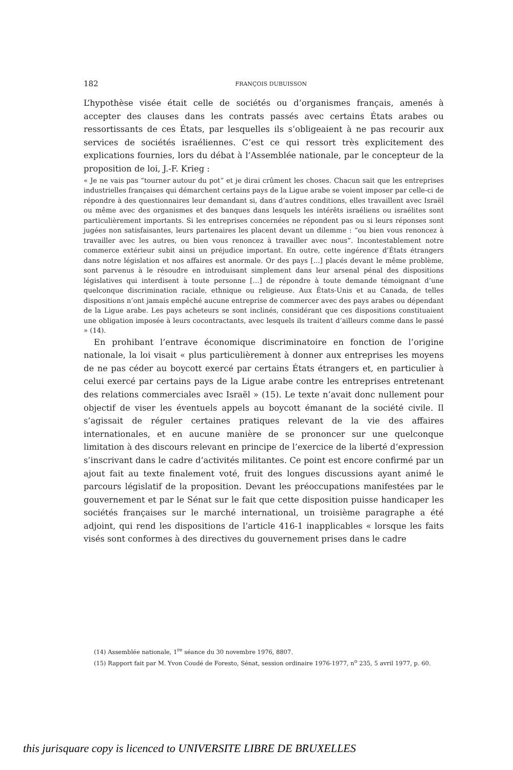182
FRANÇOIS DUBUISSON
L’hypothèse visée était celle de sociétés ou d’organismes français, amenés à accepter des clauses dans les contrats passés avec certains États arabes ou ressortissants de ces États, par lesquelles ils s’obligeaient à ne pas recourir aux services de sociétés israéliennes. C’est ce qui ressort très explicitement des explications fournies, lors du débat à l’Assemblée nationale, par le concepteur de la proposition de loi, J.-F. Krieg :
« Je ne vais pas “tourner autour du pot” et je dirai crûment les choses. Chacun sait que les entreprises industrielles françaises qui démarchent certains pays de la Ligue arabe se voient imposer par celle-ci de répondre à des questionnaires leur demandant si, dans d’autres conditions, elles travaillent avec Israël ou même avec des organismes et des banques dans lesquels les intérêts israéliens ou israélites sont particulièrement importants. Si les entreprises concernées ne répondent pas ou si leurs réponses sont jugées non satisfaisantes, leurs partenaires les placent devant un dilemme : “ou bien vous renoncez à travailler avec les autres, ou bien vous renoncez à travailler avec nous”. Incontestablement notre commerce extérieur subit ainsi un préjudice important. En outre, cette ingérence d’États étrangers dans notre législation et nos affaires est anormale. Or des pays […] placés devant le même problème, sont parvenus à le résoudre en introduisant simplement dans leur arsenal pénal des dispositions législatives qui interdisent à toute personne […] de répondre à toute demande témoignant d’une quelconque discrimination raciale, ethnique ou religieuse. Aux États-Unis et au Canada, de telles dispositions n’ont jamais empêché aucune entreprise de commercer avec des pays arabes ou dépendant de la Ligue arabe. Les pays acheteurs se sont inclinés, considérant que ces dispositions constituaient une obligation imposée à leurs cocontractants, avec lesquels ils traitent d’ailleurs comme dans le passé » (14).
En prohibant l’entrave économique discriminatoire en fonction de l’origine nationale, la loi visait « plus particulièrement à donner aux entreprises les moyens de ne pas céder au boycott exercé par certains États étrangers et, en particulier à celui exercé par certains pays de la Ligue arabe contre les entreprises entretenant des relations commerciales avec Israël » (15). Le texte n’avait donc nullement pour objectif de viser les éventuels appels au boycott émanant de la société civile. Il s’agissait de réguler certaines pratiques relevant de la vie des affaires internationales, et en aucune manière de se prononcer sur une quelconque limitation à des discours relevant en principe de l’exercice de la liberté d’expression s’inscrivant dans le cadre d’activités militantes. Ce point est encore confirmé par un ajout fait au texte finalement voté, fruit des longues discussions ayant animé le parcours législatif de la proposition. Devant les préoccupations manifestées par le gouvernement et par le Sénat sur le fait que cette disposition puisse handicaper les sociétés françaises sur le marché international, un troisième paragraphe a été adjoint, qui rend les dispositions de l’article 416-1 inapplicables « lorsque les faits visés sont conformes à des directives du gouvernement prises dans le cadre
(14) Assemblée nationale, 1<sup>re</sup> séance du 30 novembre 1976, 8807.
(15) Rapport fait par M. Yvon Coudé de Foresto, Sénat, session ordinaire 1976-1977, n<sup>o</sup> 235, 5 avril 1977, p. 60.
this jurisquare copy is licenced to UNIVERSITE LIBRE DE BRUXELLES